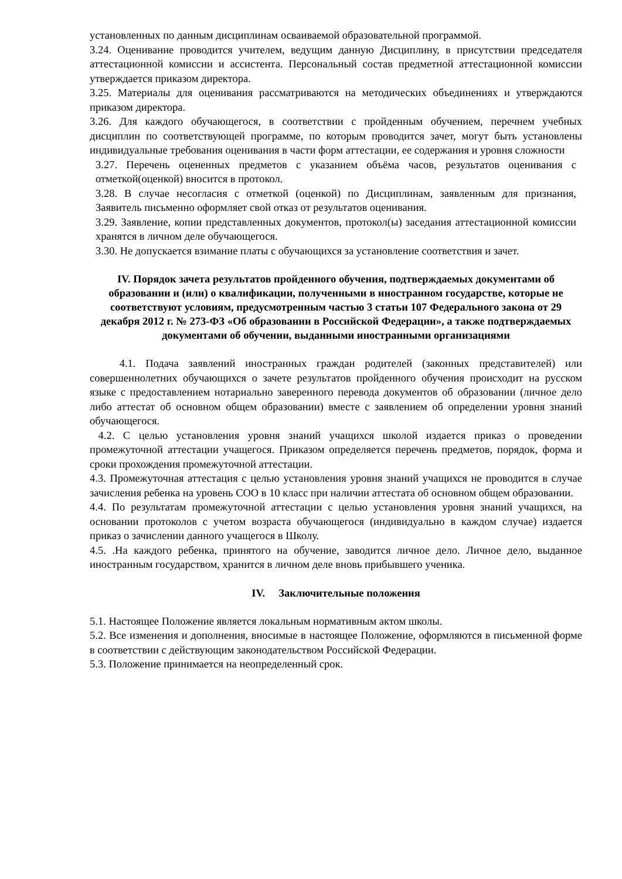установленных по данным дисциплинам осваиваемой образовательной программой.
3.24. Оценивание проводится учителем, ведущим данную Дисциплину, в присутствии председателя аттестационной комиссии и ассистента. Персональный состав предметной аттестационной комиссии утверждается приказом директора.
3.25. Материалы для оценивания рассматриваются на методических объединениях и утверждаются приказом директора.
3.26. Для каждого обучающегося, в соответствии с пройденным обучением, перечнем учебных дисциплин по соответствующей программе, по которым проводится зачет, могут быть установлены индивидуальные требования оценивания в части форм аттестации, ее содержания и уровня сложности
3.27. Перечень оцененных предметов с указанием объёма часов, результатов оценивания с отметкой(оценкой) вносится в протокол.
3.28. В случае несогласия с отметкой (оценкой) по Дисциплинам, заявленным для признания, Заявитель письменно оформляет свой отказ от результатов оценивания.
3.29. Заявление, копии представленных документов, протокол(ы) заседания аттестационной комиссии хранятся в личном деле обучающегося.
3.30. Не допускается взимание платы с обучающихся за установление соответствия и зачет.
IV. Порядок зачета результатов пройденного обучения, подтверждаемых документами об образовании и (или) о квалификации, полученными в иностранном государстве, которые не соответствуют условиям, предусмотренным частью 3 статьи 107 Федерального закона от 29 декабря 2012 г. № 273-ФЗ «Об образовании в Российской Федерации», а также подтверждаемых документами об обучении, выданными иностранными организациями
4.1. Подача заявлений иностранных граждан родителей (законных представителей) или совершеннолетних обучающихся о зачете результатов пройденного обучения происходит на русском языке с предоставлением нотариально заверенного перевода документов об образовании (личное дело либо аттестат об основном общем образовании) вместе с заявлением об определении уровня знаний обучающегося.
4.2. С целью установления уровня знаний учащихся школой издается приказ о проведении промежуточной аттестации учащегося. Приказом определяется перечень предметов, порядок, форма и сроки прохождения промежуточной аттестации.
4.3. Промежуточная аттестация с целью установления уровня знаний учащихся не проводится в случае зачисления ребенка на уровень СОО в 10 класс при наличии аттестата об основном общем образовании.
4.4. По результатам промежуточной аттестации с целью установления уровня знаний учащихся, на основании протоколов с учетом возраста обучающегося (индивидуально в каждом случае) издается приказ о зачислении данного учащегося в Школу.
4.5. .На каждого ребенка, принятого на обучение, заводится личное дело. Личное дело, выданное иностранным государством, хранится в личном деле вновь прибывшего ученика.
IV. Заключительные положения
5.1. Настоящее Положение является локальным нормативным актом школы.
5.2. Все изменения и дополнения, вносимые в настоящее Положение, оформляются в письменной форме в соответствии с действующим законодательством Российской Федерации.
5.3. Положение принимается на неопределенный срок.